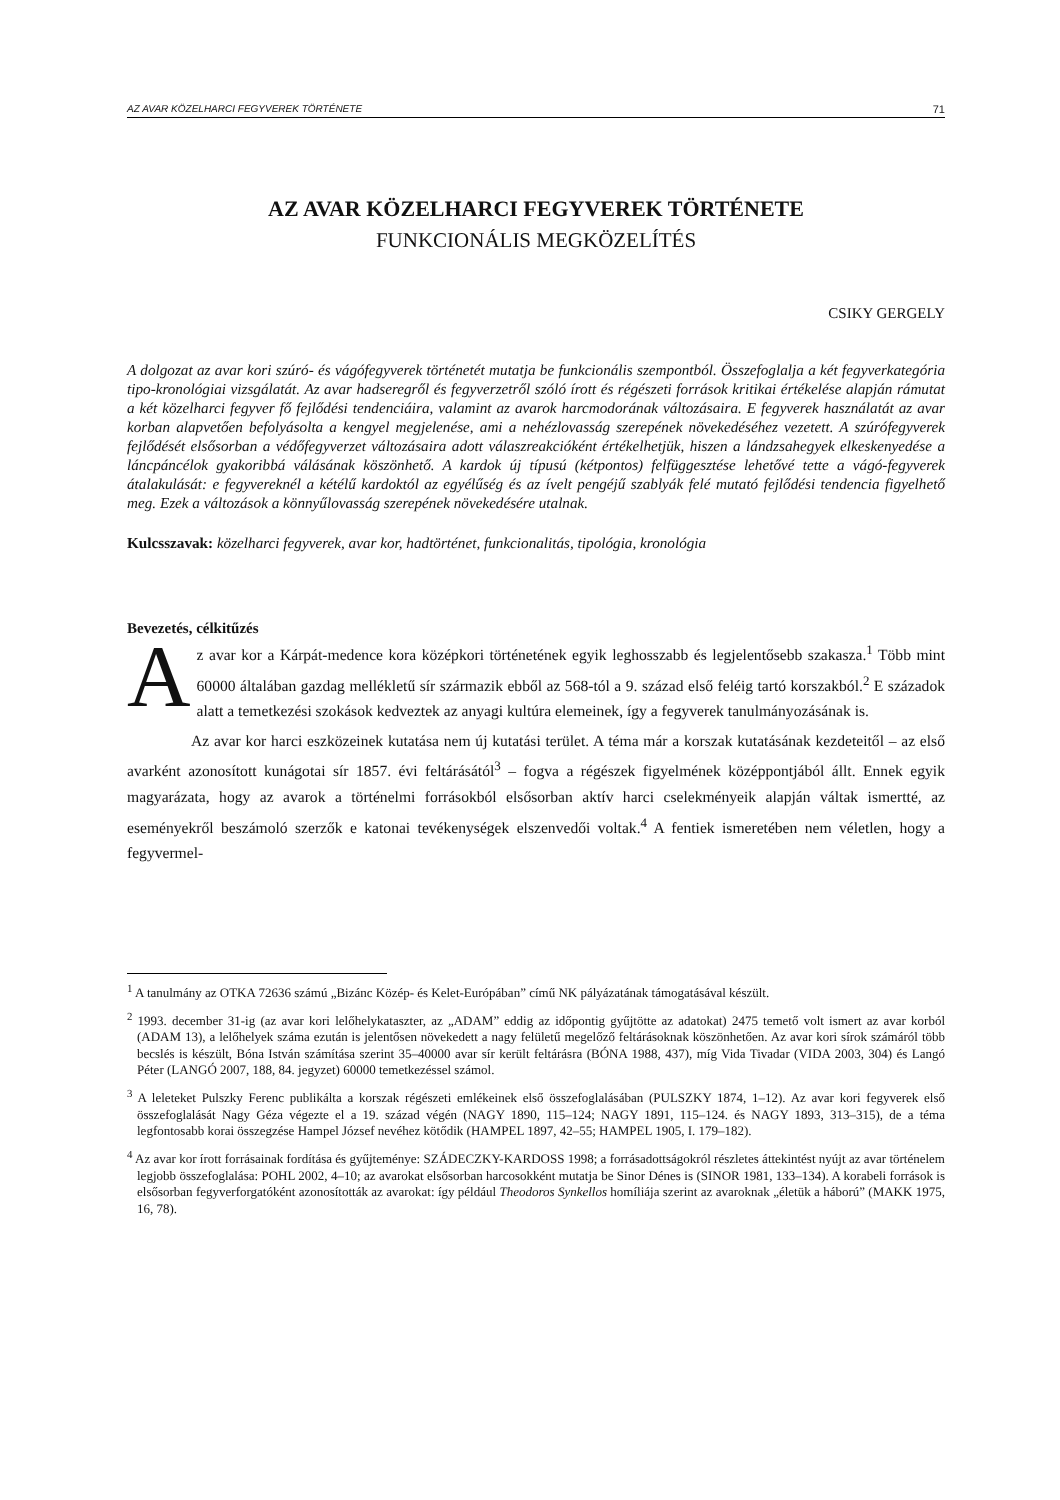AZ AVAR KÖZELHARCI FEGYVEREK TÖRTÉNETE 71
AZ AVAR KÖZELHARCI FEGYVEREK TÖRTÉNETE
FUNKCIONÁLIS MEGKÖZELÍTÉS
CSIKY GERGELY
A dolgozat az avar kori szúró- és vágófegyverek történetét mutatja be funkcionális szempontból. Összefoglalja a két fegyverkategória tipo-kronológiai vizsgálatát. Az avar hadseregről és fegyverzetről szóló írott és régészeti források kritikai értékelése alapján rámutat a két közelharci fegyver fő fejlődési tendenciáira, valamint az avarok harcmodorának változásaira. E fegyverek használatát az avar korban alapvetően befolyásolta a kengyel megjelenése, ami a nehézlovasság szerepének növekedéséhez vezetett. A szúrófegyverek fejlődését elsősorban a védőfegyverzet változásaira adott válaszreakcióként értékelhetjük, hiszen a lándzsahegyek elkeskenyedése a láncpáncélok gyakoribbá válásának köszönhető. A kardok új típusú (kétpontos) felfüggesztése lehetővé tette a vágó-fegyverek átalakulását: e fegyvereknél a kétélű kardoktól az egyélűség és az ívelt pengéjű szablyák felé mutató fejlődési tendencia figyelhető meg. Ezek a változások a könnyűlovasság szerepének növekedésére utalnak.
Kulcsszavak: közelharci fegyverek, avar kor, hadtörténet, funkcionalitás, tipológia, kronológia
Bevezetés, célkitűzés
Az avar kor a Kárpát-medence kora középkori történetének egyik leghosszabb és legjelentősebb szakasza.<sup>1</sup> Több mint 60000 általában gazdag mellékletű sír származik ebből az 568-tól a 9. század első feléig tartó korszakból.<sup>2</sup> E századok alatt a temetkezési szokások kedveztek az anyagi kultúra elemeinek, így a fegyverek tanulmányozásának is.
Az avar kor harci eszközeinek kutatása nem új kutatási terület. A téma már a korszak kutatásának kezdeteitől – az első avarként azonosított kunágotai sír 1857. évi feltárásától<sup>3</sup> – fogva a régészek figyelmének középpontjából állt. Ennek egyik magyarázata, hogy az avarok a történelmi forrásokból elsősorban aktív harci cselekményeik alapján váltak ismertté, az eseményekről beszámoló szerzők e katonai tevékenységek elszenvedői voltak.<sup>4</sup> A fentiek ismeretében nem véletlen, hogy a fegyvermel-
<sup>1</sup> A tanulmány az OTKA 72636 számú „Bizánc Közép- és Kelet-Európában” című NK pályázatának támogatásával készült.
<sup>2</sup> 1993. december 31-ig (az avar kori lelőhelykataszter, az „ADAM” eddig az időpontig gyűjtötte az adatokat) 2475 temető volt ismert az avar korból (ADAM 13), a lelőhelyek száma ezután is jelentősen növekedett a nagy felületű megelőző feltárásoknak köszönhetően. Az avar kori sírok számáról több becslés is készült, Bóna István számítása szerint 35–40000 avar sír került feltárásra (BÓNA 1988, 437), míg Vida Tivadar (VIDA 2003, 304) és Langó Péter (LANGÓ 2007, 188, 84. jegyzet) 60000 temetkezéssel számol.
<sup>3</sup> A leleteket Pulszky Ferenc publikálta a korszak régészeti emlékeinek első összefoglalásában (PULSZKY 1874, 1–12). Az avar kori fegyverek első összefoglalását Nagy Géza végezte el a 19. század végén (NAGY 1890, 115–124; NAGY 1891, 115–124. és NAGY 1893, 313–315), de a téma legfontosabb korai összegzése Hampel József nevéhez kötődik (HAMPEL 1897, 42–55; HAMPEL 1905, I. 179–182).
<sup>4</sup> Az avar kor írott forrásainak fordítása és gyűjteménye: SZÁDECZKY-KARDOSS 1998; a forrásadottságokról részletes áttekintést nyújt az avar történelem legjobb összefoglalása: POHL 2002, 4–10; az avarokat elsősorban harcosokként mutatja be Sinor Dénes is (SINOR 1981, 133–134). A korabeli források is elsősorban fegyverforgatóként azonosították az avarokat: így például Theodoros Synkellos homíliája szerint az avaroknak „életük a háború” (MAKK 1975, 16, 78).